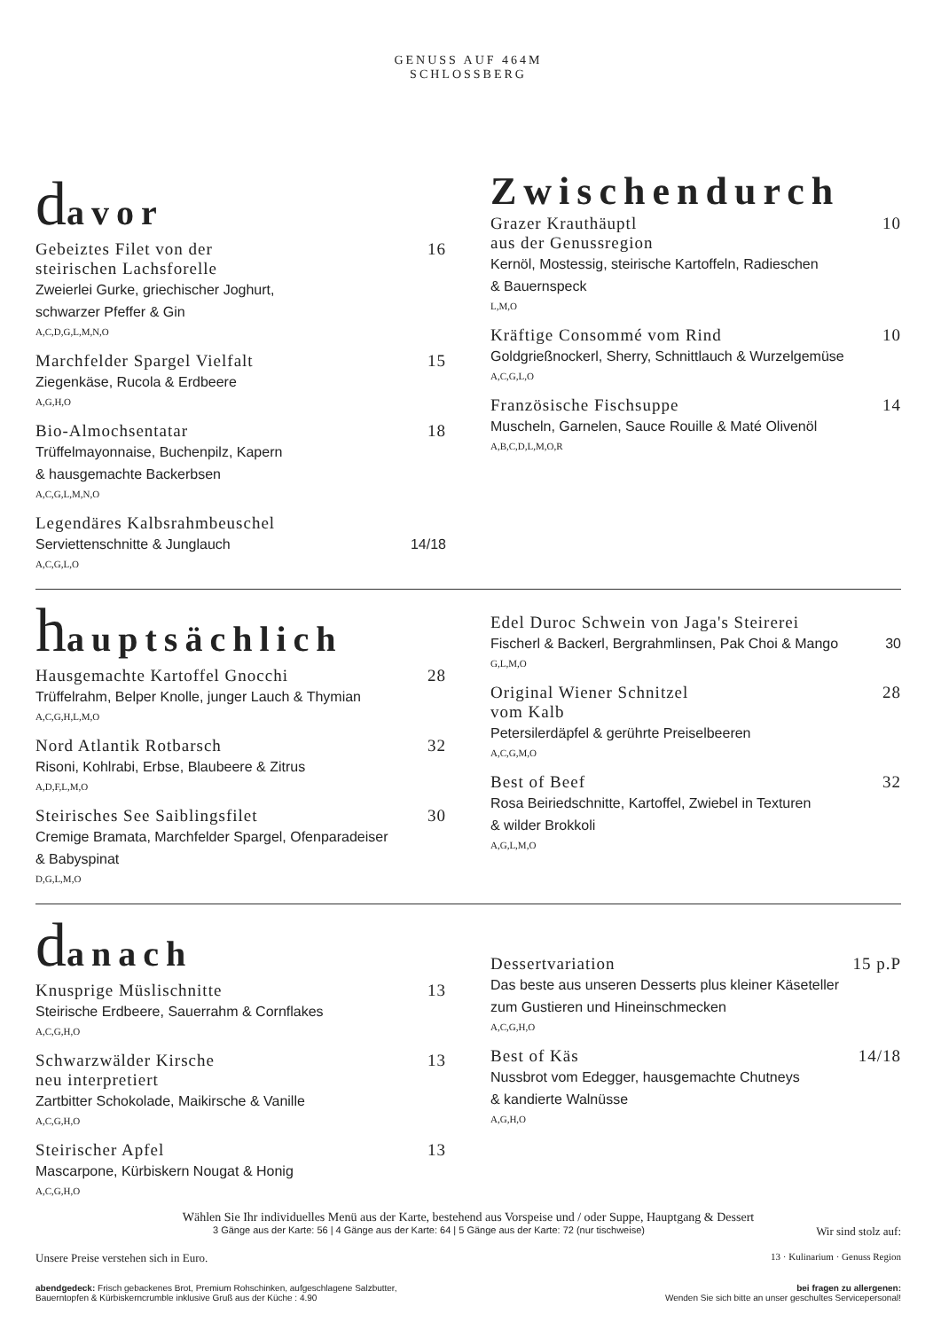GENUSS AUF 464M
SCHLOSSBERG
davor
Gebeiztes Filet von der
steirischen Lachsforelle 16
Zweierlei Gurke, griechischer Joghurt,
schwarzer Pfeffer & Gin
A,C,D,G,L,M,N,O
Marchfelder Spargel Vielfalt 15
Ziegenkäse, Rucola & Erdbeere
A,G,H,O
Bio-Almochsentatar 18
Trüffelmayonnaise, Buchenpilz, Kapern
& hausgemachte Backerbsen
A,C,G,L,M,N,O
Legendäres Kalbsrahmbeuschel
Serviettenschnitte & Junglauch 14/18
A,C,G,L,O
Zwischendurch
Grazer Krauthäuptl
aus der Genussregion 10
Kernöl, Mostessig, steirische Kartoffeln, Radieschen
& Bauernspeck
L,M,O
Kräftige Consommé vom Rind 10
Goldgrießnockerl, Sherry, Schnittlauch & Wurzelgemüse
A,C,G,L,O
Französische Fischsuppe 14
Muscheln, Garnelen, Sauce Rouille & Maté Olivenöl
A,B,C,D,L,M,O,R
hauptsächlich
Hausgemachte Kartoffel Gnocchi 28
Trüffelrahm, Belper Knolle, junger Lauch & Thymian
A,C,G,H,L,M,O
Nord Atlantik Rotbarsch 32
Risoni, Kohlrabi, Erbse, Blaubeere & Zitrus
A,D,F,L,M,O
Steirisches See Saiblingsfilet 30
Cremige Bramata, Marchfelder Spargel, Ofenparadeiser
& Babyspinat
D,G,L,M,O
Edel Duroc Schwein von Jaga's Steirerei
Fischerl & Backerl, Bergrahmlinsen, Pak Choi & Mango 30
G,L,M,O
Original Wiener Schnitzel
vom Kalb 28
Petersilerdäpfel & gerührte Preiselbeeren
A,C,G,M,O
Best of Beef 32
Rosa Beiriedschnitte, Kartoffel, Zwiebel in Texturen
& wilder Brokkoli
A,G,L,M,O
danach
Knusprige Müslischnitte 13
Steirische Erdbeere, Sauerrahm & Cornflakes
A,C,G,H,O
Schwarzwälder Kirsche
neu interpretiert 13
Zartbitter Schokolade, Maikirsche & Vanille
A,C,G,H,O
Steirischer Apfel 13
Mascarpone, Kürbiskern Nougat & Honig
A,C,G,H,O
Dessertvariation 15 p.P
Das beste aus unseren Desserts plus kleiner Käseteller
zum Gustieren und Hineinschmecken
A,C,G,H,O
Best of Käs 14/18
Nussbrot vom Edegger, hausgemachte Chutneys
& kandierte Walnüsse
A,G,H,O
Wählen Sie Ihr individuelles Menü aus der Karte, bestehend aus Vorspeise und / oder Suppe, Hauptgang & Dessert
3 Gänge aus der Karte: 56 | 4 Gänge aus der Karte: 64 | 5 Gänge aus der Karte: 72 (nur tischweise) Wir sind stolz auf:
Unsere Preise verstehen sich in Euro. 13 · Kulinarium · Genuss Region
abendgedeck: Frisch gebackenes Brot, Premium Rohschinken, aufgeschlagene Salzbutter,
Bauerntopfen & Kürbiskerncrumble inklusive Gruß aus der Küche : 4.90
bei fragen zu allergenen:
Wenden Sie sich bitte an unser geschultes Servicepersonal!